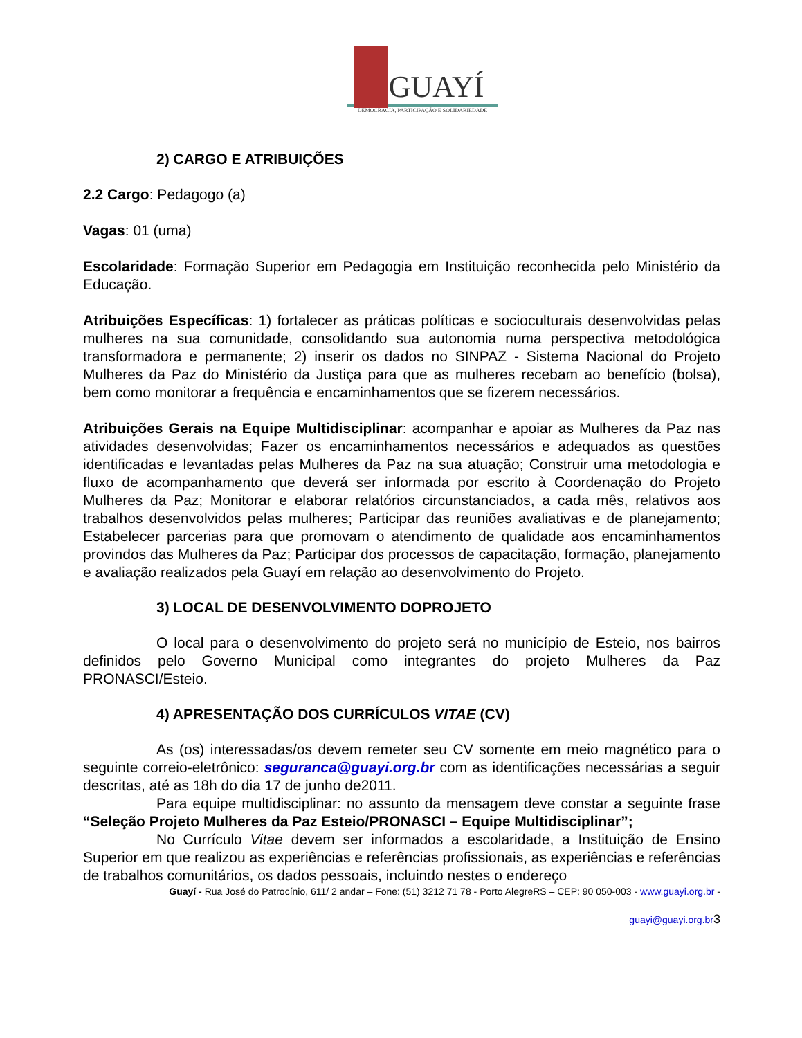GUAYÍ
DEMOCRACIA, PARTICIPAÇÃO E SOLIDARIEDADE
2) CARGO E ATRIBUIÇÕES
2.2 Cargo: Pedagogo (a)
Vagas: 01 (uma)
Escolaridade: Formação Superior em Pedagogia em Instituição reconhecida pelo Ministério da Educação.
Atribuições Específicas: 1) fortalecer as práticas políticas e socioculturais desenvolvidas pelas mulheres na sua comunidade, consolidando sua autonomia numa perspectiva metodológica transformadora e permanente; 2) inserir os dados no SINPAZ - Sistema Nacional do Projeto Mulheres da Paz do Ministério da Justiça para que as mulheres recebam ao benefício (bolsa), bem como monitorar a frequência e encaminhamentos que se fizerem necessários.
Atribuições Gerais na Equipe Multidisciplinar: acompanhar e apoiar as Mulheres da Paz nas atividades desenvolvidas; Fazer os encaminhamentos necessários e adequados as questões identificadas e levantadas pelas Mulheres da Paz na sua atuação; Construir uma metodologia e fluxo de acompanhamento que deverá ser informada por escrito à Coordenação do Projeto Mulheres da Paz; Monitorar e elaborar relatórios circunstanciados, a cada mês, relativos aos trabalhos desenvolvidos pelas mulheres; Participar das reuniões avaliativas e de planejamento; Estabelecer parcerias para que promovam o atendimento de qualidade aos encaminhamentos provindos das Mulheres da Paz; Participar dos processos de capacitação, formação, planejamento e avaliação realizados pela Guayí em relação ao desenvolvimento do Projeto.
3) LOCAL DE DESENVOLVIMENTO DOPROJETO
O local para o desenvolvimento do projeto será no município de Esteio, nos bairros definidos pelo Governo Municipal como integrantes do projeto Mulheres da Paz PRONASCI/Esteio.
4) APRESENTAÇÃO DOS CURRÍCULOS VITAE (CV)
As (os) interessadas/os devem remeter seu CV somente em meio magnético para o seguinte correio-eletrônico: seguranca@guayi.org.br com as identificações necessárias a seguir descritas, até as 18h do dia 17 de junho de2011.
Para equipe multidisciplinar: no assunto da mensagem deve constar a seguinte frase “Seleção Projeto Mulheres da Paz Esteio/PRONASCI – Equipe Multidisciplinar”;
No Currículo Vitae devem ser informados a escolaridade, a Instituição de Ensino Superior em que realizou as experiências e referências profissionais, as experiências e referências de trabalhos comunitários, os dados pessoais, incluindo nestes o endereço
Guayí - Rua José do Patrocínio, 611/ 2 andar – Fone: (51) 3212 71 78 - Porto AlegreRS – CEP: 90 050-003 - www.guayi.org.br -
guayi@guayi.org.br 3